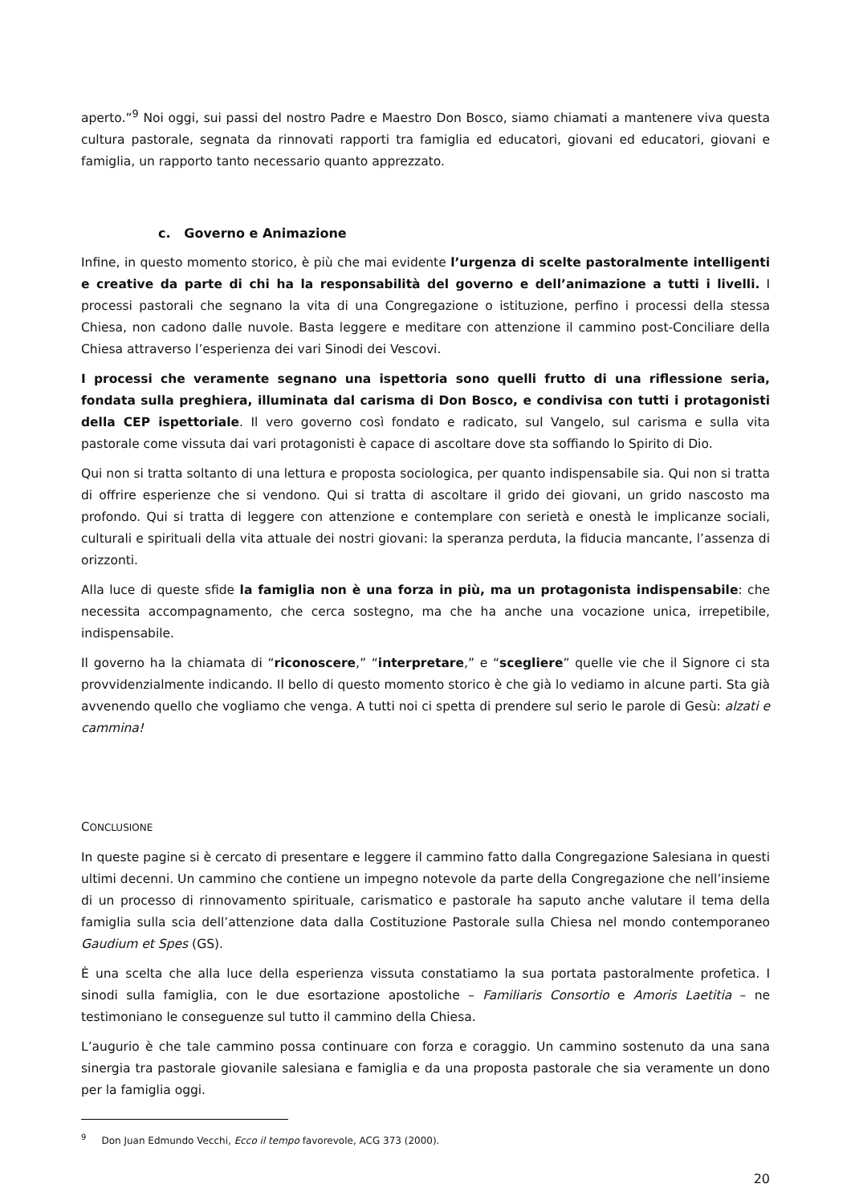aperto.”<sup>9</sup> Noi oggi, sui passi del nostro Padre e Maestro Don Bosco, siamo chiamati a mantenere viva questa cultura pastorale, segnata da rinnovati rapporti tra famiglia ed educatori, giovani ed educatori, giovani e famiglia, un rapporto tanto necessario quanto apprezzato.
c. Governo e Animazione
Infine, in questo momento storico, è più che mai evidente l’urgenza di scelte pastoralmente intelligenti e creative da parte di chi ha la responsabilità del governo e dell’animazione a tutti i livelli. I processi pastorali che segnano la vita di una Congregazione o istituzione, perfino i processi della stessa Chiesa, non cadono dalle nuvole. Basta leggere e meditare con attenzione il cammino post-Conciliare della Chiesa attraverso l’esperienza dei vari Sinodi dei Vescovi.
I processi che veramente segnano una ispettoria sono quelli frutto di una riflessione seria, fondata sulla preghiera, illuminata dal carisma di Don Bosco, e condivisa con tutti i protagonisti della CEP ispettoriale. Il vero governo così fondato e radicato, sul Vangelo, sul carisma e sulla vita pastorale come vissuta dai vari protagonisti è capace di ascoltare dove sta soffiando lo Spirito di Dio.
Qui non si tratta soltanto di una lettura e proposta sociologica, per quanto indispensabile sia. Qui non si tratta di offrire esperienze che si vendono. Qui si tratta di ascoltare il grido dei giovani, un grido nascosto ma profondo. Qui si tratta di leggere con attenzione e contemplare con serietà e onestà le implicanze sociali, culturali e spirituali della vita attuale dei nostri giovani: la speranza perduta, la fiducia mancante, l’assenza di orizzonti.
Alla luce di queste sfide la famiglia non è una forza in più, ma un protagonista indispensabile: che necessita accompagnamento, che cerca sostegno, ma che ha anche una vocazione unica, irrepetibile, indispensabile.
Il governo ha la chiamata di “riconoscere,” “interpretare,” e “scegliere” quelle vie che il Signore ci sta provvidenzialmente indicando. Il bello di questo momento storico è che già lo vediamo in alcune parti. Sta già avvenendo quello che vogliamo che venga. A tutti noi ci spetta di prendere sul serio le parole di Gesù: alzati e cammina!
CONCLUSIONE
In queste pagine si è cercato di presentare e leggere il cammino fatto dalla Congregazione Salesiana in questi ultimi decenni. Un cammino che contiene un impegno notevole da parte della Congregazione che nell’insieme di un processo di rinnovamento spirituale, carismatico e pastorale ha saputo anche valutare il tema della famiglia sulla scia dell’attenzione data dalla Costituzione Pastorale sulla Chiesa nel mondo contemporaneo Gaudium et Spes (GS).
È una scelta che alla luce della esperienza vissuta constatiamo la sua portata pastoralmente profetica. I sinodi sulla famiglia, con le due esortazione apostoliche – Familiaris Consortio e Amoris Laetitia – ne testimoniano le conseguenze sul tutto il cammino della Chiesa.
L’augurio è che tale cammino possa continuare con forza e coraggio. Un cammino sostenuto da una sana sinergia tra pastorale giovanile salesiana e famiglia e da una proposta pastorale che sia veramente un dono per la famiglia oggi.
<sup>9</sup> Don Juan Edmundo Vecchi, Ecco il tempo favorevole, ACG 373 (2000).
20